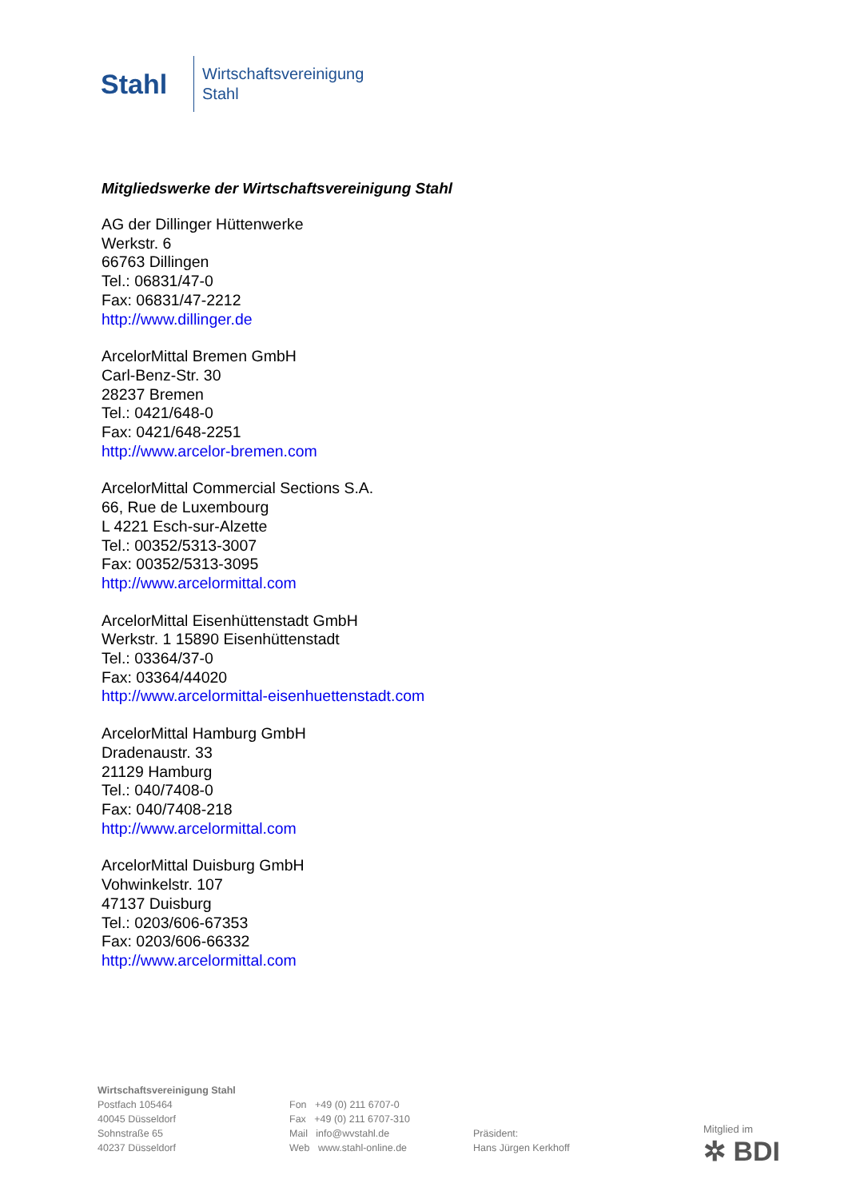Stahl
Wirtschaftsvereinigung
Stahl
Mitgliedswerke der Wirtschaftsvereinigung Stahl
AG der Dillinger Hüttenwerke
Werkstr. 6
66763 Dillingen
Tel.: 06831/47-0
Fax: 06831/47-2212
http://www.dillinger.de
ArcelorMittal Bremen GmbH
Carl-Benz-Str. 30
28237 Bremen
Tel.: 0421/648-0
Fax: 0421/648-2251
http://www.arcelor-bremen.com
ArcelorMittal Commercial Sections S.A.
66, Rue de Luxembourg
L 4221 Esch-sur-Alzette
Tel.: 00352/5313-3007
Fax: 00352/5313-3095
http://www.arcelormittal.com
ArcelorMittal Eisenhüttenstadt GmbH
Werkstr. 1 15890 Eisenhüttenstadt
Tel.: 03364/37-0
Fax: 03364/44020
http://www.arcelormittal-eisenhuettenstadt.com
ArcelorMittal Hamburg GmbH
Dradenaustr. 33
21129 Hamburg
Tel.: 040/7408-0
Fax: 040/7408-218
http://www.arcelormittal.com
ArcelorMittal Duisburg GmbH
Vohwinkelstr. 107
47137 Duisburg
Tel.: 0203/606-67353
Fax: 0203/606-66332
http://www.arcelormittal.com
Wirtschaftsvereinigung Stahl
Postfach 105464
40045 Düsseldorf
Sohnstraße 65
40237 Düsseldorf
Fon +49 (0) 211 6707-0
Fax +49 (0) 211 6707-310
Mail info@wvstahl.de
Web www.stahl-online.de
Präsident:
Hans Jürgen Kerkhoff
Mitglied im
✲ BDI